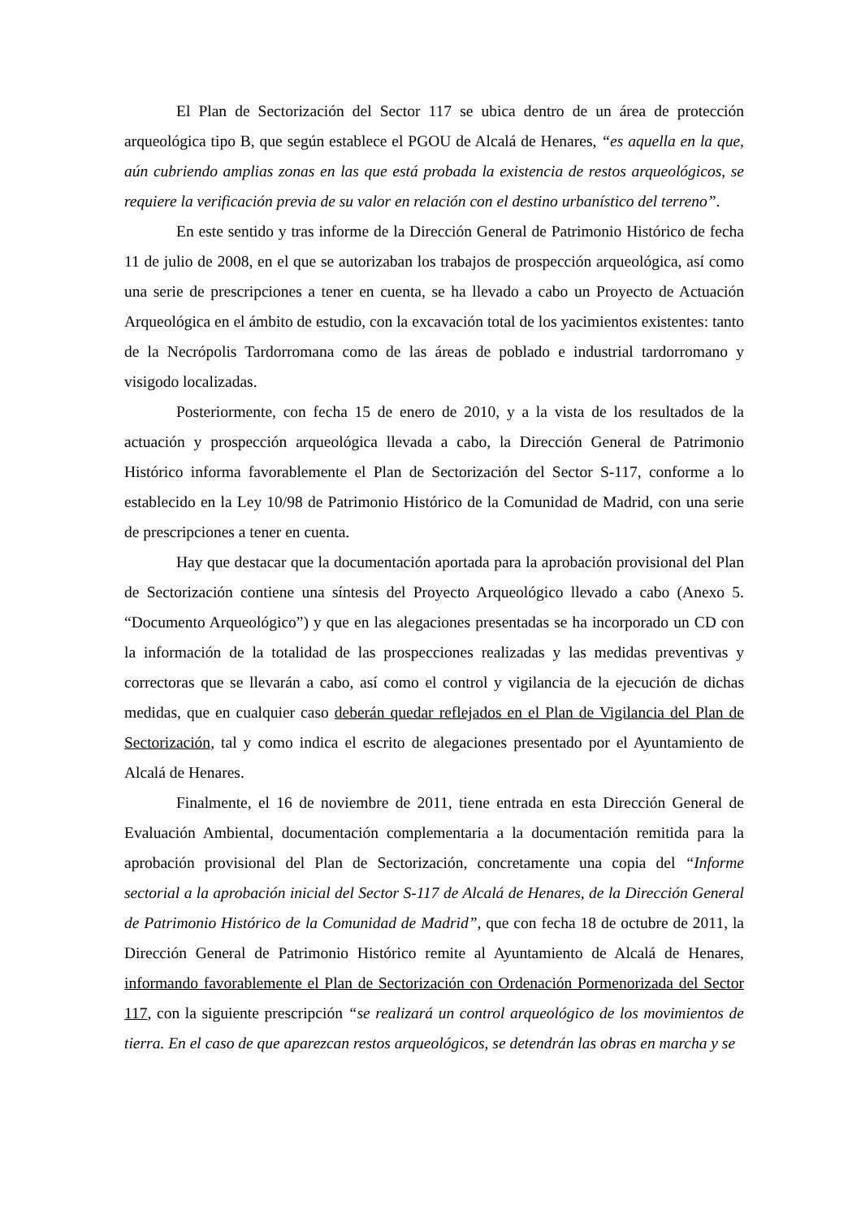El Plan de Sectorización del Sector 117 se ubica dentro de un área de protección arqueológica tipo B, que según establece el PGOU de Alcalá de Henares, “es aquella en la que, aún cubriendo amplias zonas en las que está probada la existencia de restos arqueológicos, se requiere la verificación previa de su valor en relación con el destino urbanístico del terreno”.
En este sentido y tras informe de la Dirección General de Patrimonio Histórico de fecha 11 de julio de 2008, en el que se autorizaban los trabajos de prospección arqueológica, así como una serie de prescripciones a tener en cuenta, se ha llevado a cabo un Proyecto de Actuación Arqueológica en el ámbito de estudio, con la excavación total de los yacimientos existentes: tanto de la Necrópolis Tardorromana como de las áreas de poblado e industrial tardorromano y visigodo localizadas.
Posteriormente, con fecha 15 de enero de 2010, y a la vista de los resultados de la actuación y prospección arqueológica llevada a cabo, la Dirección General de Patrimonio Histórico informa favorablemente el Plan de Sectorización del Sector S-117, conforme a lo establecido en la Ley 10/98 de Patrimonio Histórico de la Comunidad de Madrid, con una serie de prescripciones a tener en cuenta.
Hay que destacar que la documentación aportada para la aprobación provisional del Plan de Sectorización contiene una síntesis del Proyecto Arqueológico llevado a cabo (Anexo 5. “Documento Arqueológico”) y que en las alegaciones presentadas se ha incorporado un CD con la información de la totalidad de las prospecciones realizadas y las medidas preventivas y correctoras que se llevarán a cabo, así como el control y vigilancia de la ejecución de dichas medidas, que en cualquier caso deberán quedar reflejados en el Plan de Vigilancia del Plan de Sectorización, tal y como indica el escrito de alegaciones presentado por el Ayuntamiento de Alcalá de Henares.
Finalmente, el 16 de noviembre de 2011, tiene entrada en esta Dirección General de Evaluación Ambiental, documentación complementaria a la documentación remitida para la aprobación provisional del Plan de Sectorización, concretamente una copia del “Informe sectorial a la aprobación inicial del Sector S-117 de Alcalá de Henares, de la Dirección General de Patrimonio Histórico de la Comunidad de Madrid”, que con fecha 18 de octubre de 2011, la Dirección General de Patrimonio Histórico remite al Ayuntamiento de Alcalá de Henares, informando favorablemente el Plan de Sectorización con Ordenación Pormenorizada del Sector 117, con la siguiente prescripción “se realizará un control arqueológico de los movimientos de tierra. En el caso de que aparezcan restos arqueológicos, se detendrán las obras en marcha y se